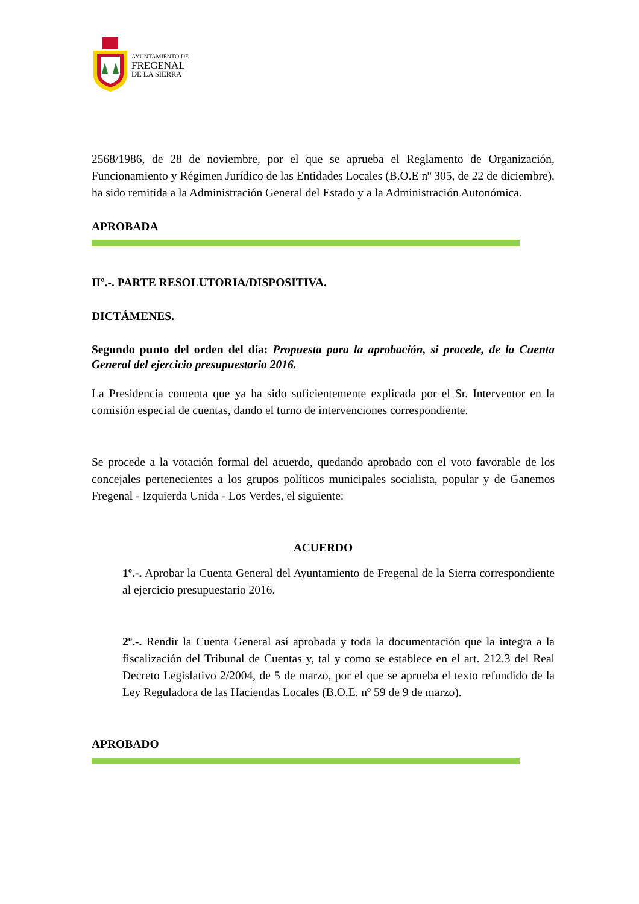AYUNTAMIENTO DE
FREGENAL
DE LA SIERRA
2568/1986, de 28 de noviembre, por el que se aprueba el Reglamento de Organización, Funcionamiento y Régimen Jurídico de las Entidades Locales (B.O.E nº 305, de 22 de diciembre), ha sido remitida a la Administración General del Estado y a la Administración Autonómica.
APROBADA
IIº.-. PARTE RESOLUTORIA/DISPOSITIVA.
DICTÁMENES.
Segundo punto del orden del día: Propuesta para la aprobación, si procede, de la Cuenta General del ejercicio presupuestario 2016.
La Presidencia comenta que ya ha sido suficientemente explicada por el Sr. Interventor en la comisión especial de cuentas, dando el turno de intervenciones correspondiente.
Se procede a la votación formal del acuerdo, quedando aprobado con el voto favorable de los concejales pertenecientes a los grupos políticos municipales socialista, popular y de Ganemos Fregenal - Izquierda Unida - Los Verdes, el siguiente:
ACUERDO
1º.-. Aprobar la Cuenta General del Ayuntamiento de Fregenal de la Sierra correspondiente al ejercicio presupuestario 2016.
2º.-. Rendir la Cuenta General así aprobada y toda la documentación que la integra a la fiscalización del Tribunal de Cuentas y, tal y como se establece en el art. 212.3 del Real Decreto Legislativo 2/2004, de 5 de marzo, por el que se aprueba el texto refundido de la Ley Reguladora de las Haciendas Locales (B.O.E. nº 59 de 9 de marzo).
APROBADO